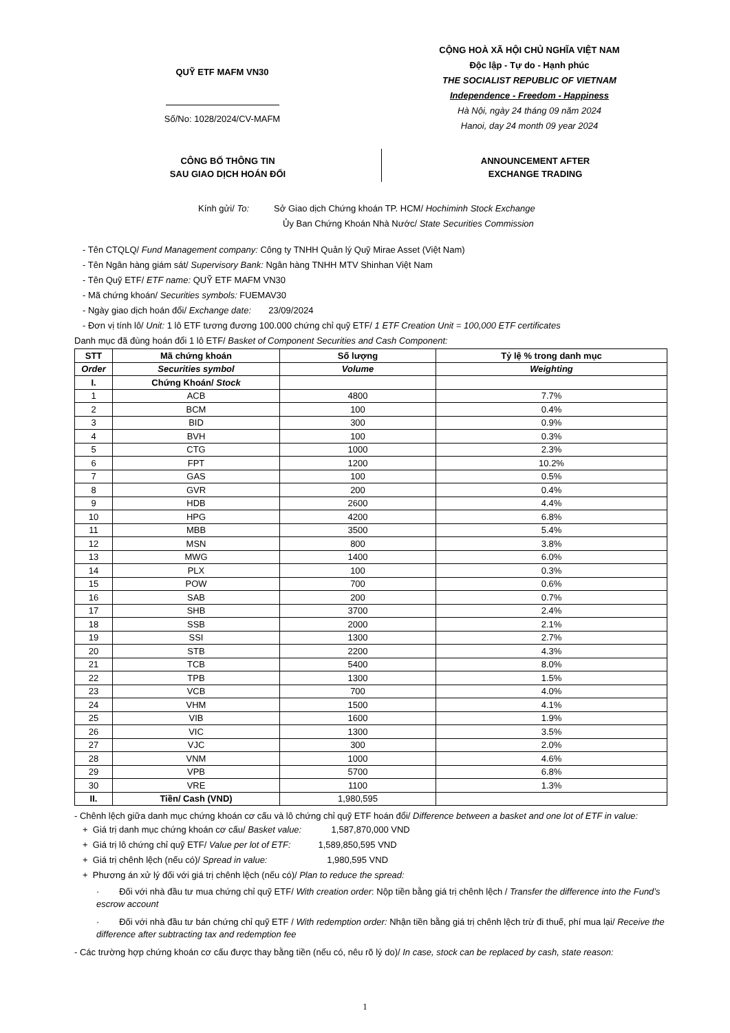QUỸ ETF MAFM VN30
Số/No: 1028/2024/CV-MAFM
CỘNG HOÀ XÃ HỘI CHỦ NGHĨA VIỆT NAM
Độc lập - Tự do - Hạnh phúc
THE SOCIALIST REPUBLIC OF VIETNAM
Independence - Freedom - Happiness
Hà Nội, ngày 24 tháng 09 năm 2024
Hanoi, day 24 month 09 year 2024
CÔNG BỐ THÔNG TIN
SAU GIAO DỊCH HOÁN ĐỔI
ANNOUNCEMENT AFTER
EXCHANGE TRADING
Kính gửi/ To: Sở Giao dịch Chứng khoán TP. HCM/ Hochiminh Stock Exchange
Ủy Ban Chứng Khoán Nhà Nước/ State Securities Commission
- Tên CTQLQ/ Fund Management company: Công ty TNHH Quản lý Quỹ Mirae Asset (Việt Nam)
- Tên Ngân hàng giám sát/ Supervisory Bank: Ngân hàng TNHH MTV Shinhan Việt Nam
- Tên Quỹ ETF/ ETF name: QUỸ ETF MAFM VN30
- Mã chứng khoán/ Securities symbols: FUEMAV30
- Ngày giao dịch hoán đổi/ Exchange date: 23/09/2024
- Đơn vị tính lô/ Unit: 1 lô ETF tương đương 100.000 chứng chỉ quỹ ETF/ 1 ETF Creation Unit = 100,000 ETF certificates
Danh mục đã đùng hoán đổi 1 lô ETF/ Basket of Component Securities and Cash Component:
| STT | Mã chứng khoán | Số lượng | Tỷ lệ % trong danh mục |
| --- | --- | --- | --- |
| Order | Securities symbol | Volume | Weighting |
| I. | Chứng Khoán/ Stock | | |
| 1 | ACB | 4800 | 7.7% |
| 2 | BCM | 100 | 0.4% |
| 3 | BID | 300 | 0.9% |
| 4 | BVH | 100 | 0.3% |
| 5 | CTG | 1000 | 2.3% |
| 6 | FPT | 1200 | 10.2% |
| 7 | GAS | 100 | 0.5% |
| 8 | GVR | 200 | 0.4% |
| 9 | HDB | 2600 | 4.4% |
| 10 | HPG | 4200 | 6.8% |
| 11 | MBB | 3500 | 5.4% |
| 12 | MSN | 800 | 3.8% |
| 13 | MWG | 1400 | 6.0% |
| 14 | PLX | 100 | 0.3% |
| 15 | POW | 700 | 0.6% |
| 16 | SAB | 200 | 0.7% |
| 17 | SHB | 3700 | 2.4% |
| 18 | SSB | 2000 | 2.1% |
| 19 | SSI | 1300 | 2.7% |
| 20 | STB | 2200 | 4.3% |
| 21 | TCB | 5400 | 8.0% |
| 22 | TPB | 1300 | 1.5% |
| 23 | VCB | 700 | 4.0% |
| 24 | VHM | 1500 | 4.1% |
| 25 | VIB | 1600 | 1.9% |
| 26 | VIC | 1300 | 3.5% |
| 27 | VJC | 300 | 2.0% |
| 28 | VNM | 1000 | 4.6% |
| 29 | VPB | 5700 | 6.8% |
| 30 | VRE | 1100 | 1.3% |
| II. | Tiền/ Cash (VND) | 1,980,595 | |
- Chênh lệch giữa danh mục chứng khoán cơ cấu và lô chứng chỉ quỹ ETF hoán đổi/ Difference between a basket and one lot of ETF in value:
+ Giá trị danh mục chứng khoán cơ cấu/ Basket value: 1,587,870,000 VND
+ Giá trị lô chứng chỉ quỹ ETF/ Value per lot of ETF: 1,589,850,595 VND
+ Giá trị chênh lệch (nếu có)/ Spread in value: 1,980,595 VND
+ Phương án xử lý đối với giá trị chênh lệch (nếu có)/ Plan to reduce the spread:
· Đối với nhà đầu tư mua chứng chỉ quỹ ETF/ With creation order: Nộp tiền bằng giá trị chênh lệch / Transfer the difference into the Fund’s escrow account
· Đối với nhà đầu tư bán chứng chỉ quỹ ETF / With redemption order: Nhận tiền bằng giá trị chênh lệch trừ đi thuế, phí mua lại/ Receive the difference after subtracting tax and redemption fee
- Các trường hợp chứng khoán cơ cấu được thay bằng tiền (nếu có, nêu rõ lý do)/ In case, stock can be replaced by cash, state reason:
1